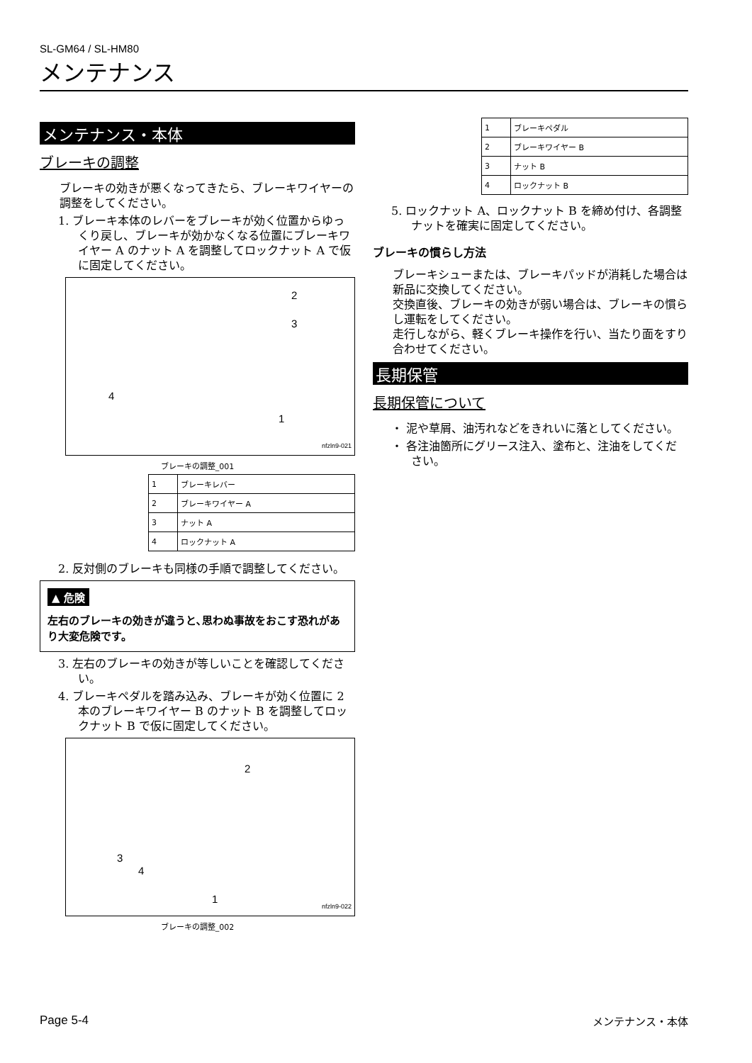SL-GM64 / SL-HM80
メンテナンス
メンテナンス・本体
ブレーキの調整
ブレーキの効きが悪くなってきたら、ブレーキワイヤーの調整をしてください。
1. ブレーキ本体のレバーをブレーキが効く位置からゆっくり戻し、ブレーキが効かなくなる位置にブレーキワイヤー A のナット A を調整してロックナット A で仮に固定してください。
2
3
4
1
nfzln9-021
ブレーキの調整_001
| 1 | ブレーキレバー |
| 2 | ブレーキワイヤー A |
| 3 | ナット A |
| 4 | ロックナット A |
2. 反対側のブレーキも同様の手順で調整してください。
▲ 危険
左右のブレーキの効きが違うと､思わぬ事故をおこす恐れがあり大変危険です。
3. 左右のブレーキの効きが等しいことを確認してください。
4. ブレーキペダルを踏み込み、ブレーキが効く位置に 2 本のブレーキワイヤー B のナット B を調整してロックナット B で仮に固定してください。
2
3
4
1
nfzln9-022
ブレーキの調整_002
| 1 | ブレーキペダル |
| 2 | ブレーキワイヤー B |
| 3 | ナット B |
| 4 | ロックナット B |
5. ロックナット A、ロックナット B を締め付け、各調整ナットを確実に固定してください。
ブレーキの慣らし方法
ブレーキシューまたは、ブレーキパッドが消耗した場合は新品に交換してください。
交換直後、ブレーキの効きが弱い場合は、ブレーキの慣らし運転をしてください。
走行しながら、軽くブレーキ操作を行い、当たり面をすり合わせてください。
長期保管
長期保管について
・ 泥や草屑、油汚れなどをきれいに落としてください。
・ 各注油箇所にグリース注入、塗布と、注油をしてください。
Page 5-4 メンテナンス・本体